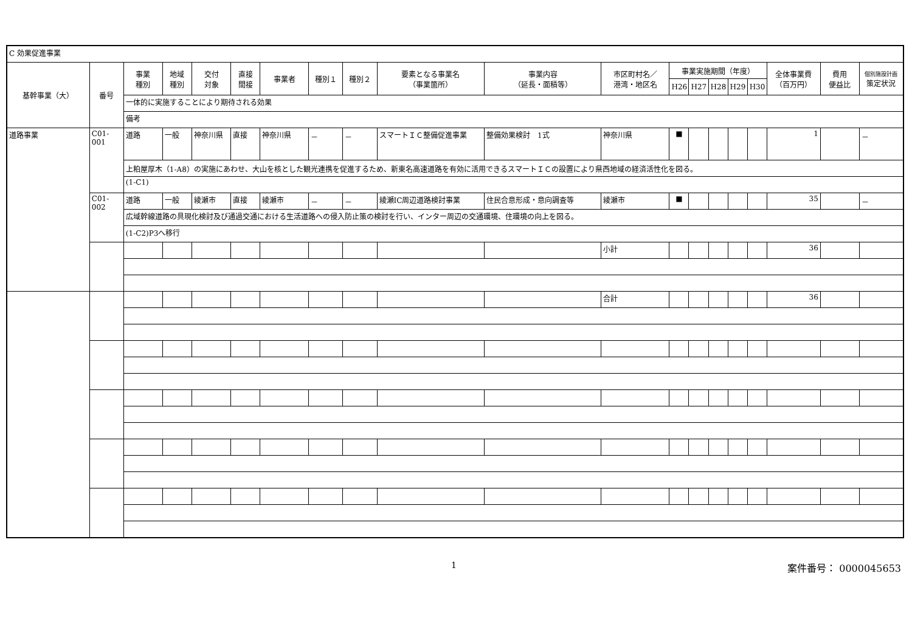| C 効果促進事業 | | | | | | | | | | | | | | | | | | | |
| 基幹事業（大） | 番号 | 事業 種別 | 地域 種別 | 交付 対象 | 直接 間接 | 事業者 | 種別１ | 種別２ | 要素となる事業名 （事業箇所） | 事業内容 （延長・面積等） | 市区町村名／ 港湾・地区名 | 事業実施期間（年度） | | | | | 全体事業費 （百万円） | 費用 便益比 | 個別施設計画 策定状況 |
| | | | | | | | | | | | | H26 | H27 | H28 | H29 | H30 | | | |
| | | 一体的に実施することにより期待される効果 | | | | | | | | | | | | | | | | | |
| | | 備考 | | | | | | | | | | | | | | | | | |
| 道路事業 | C01-001 | 道路 | 一般 | 神奈川県 | 直接 | 神奈川県 | － | － | スマートＩＣ整備促進事業 | 整備効果検討 1式 | 神奈川県 | ■ | | | | | 1 | | － |
| | | 上粕屋厚木（1-A8）の実施にあわせ、大山を核とした観光連携を促進するため、新東名高速道路を有効に活用できるスマートＩＣの設置により県西地域の経済活性化を図る。 | | | | | | | | | | | | | | | | | |
| | | (1-C1) | | | | | | | | | | | | | | | | | |
| | C01-002 | 道路 | 一般 | 綾瀬市 | 直接 | 綾瀬市 | － | － | 綾瀬IC周辺道路検討事業 | 住民合意形成・意向調査等 | 綾瀬市 | ■ | | | | | 35 | | － |
| | | 広域幹線道路の具現化検討及び通過交通における生活道路への侵入防止策の検討を行い、インター周辺の交通環境、住環境の向上を図る。 | | | | | | | | | | | | | | | | | |
| | | (1-C2)P3へ移行 | | | | | | | | | | | | | | | | | |
| | | | | | | | | | | | 小計 | | | | | | 36 | | |
| | | | | | | | | | | | 合計 | | | | | | 36 | | |
1 案件番号： 0000045653